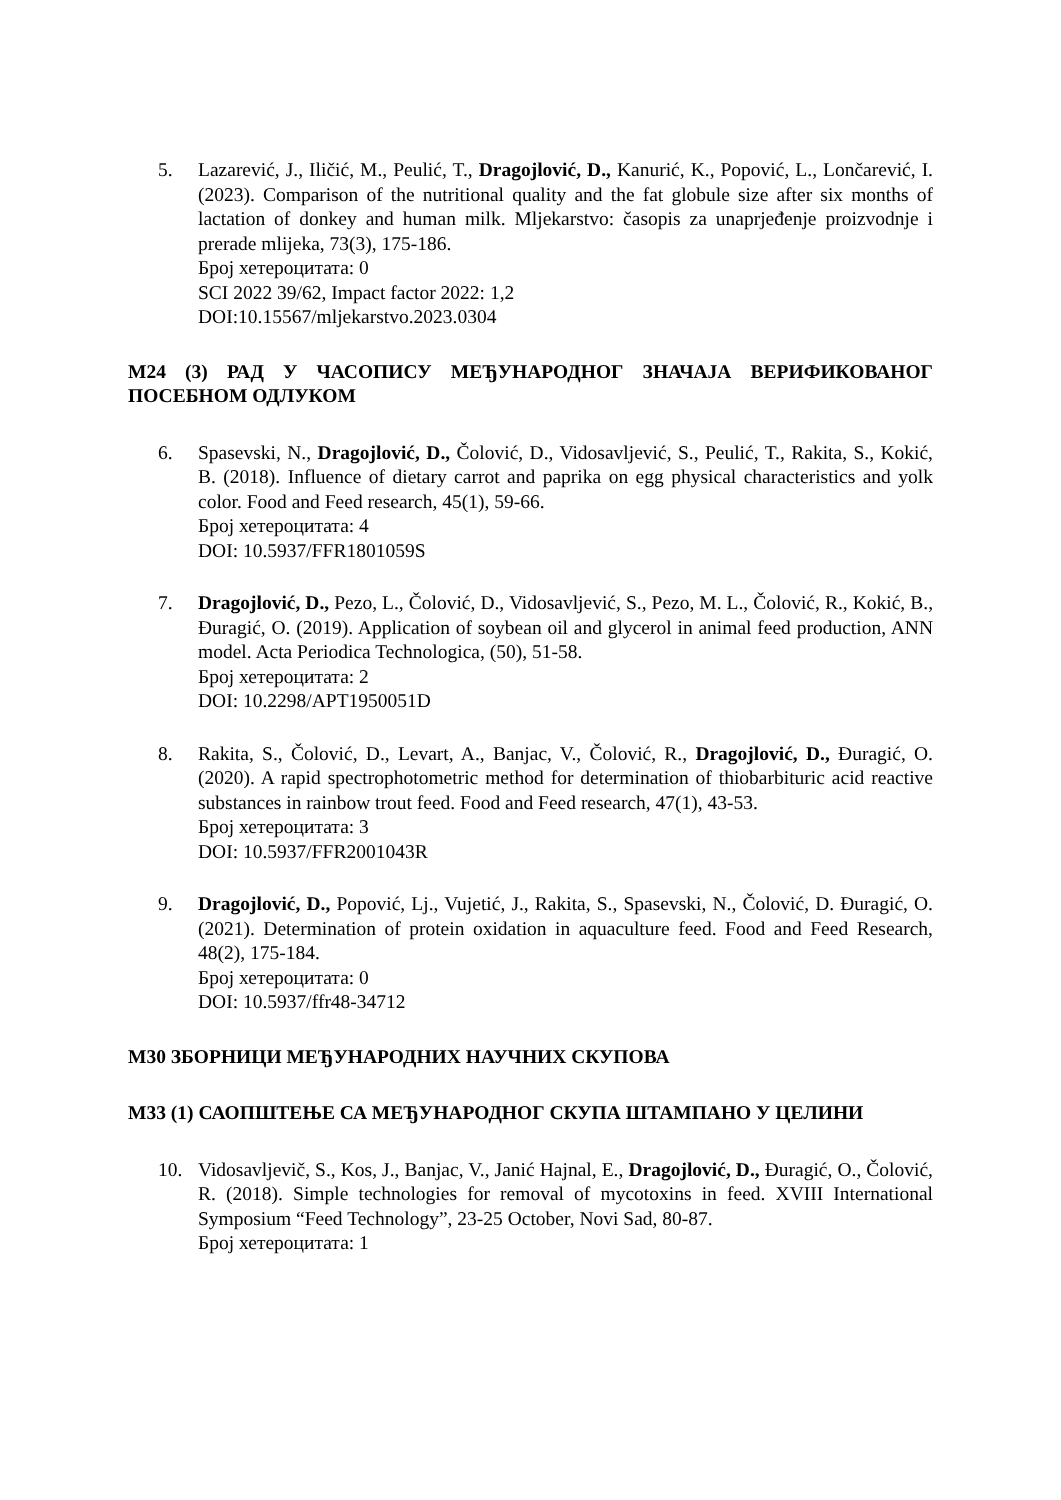5. Lazarević, J., Iličić, M., Peulić, T., Dragojlović, D., Kanurić, K., Popović, L., Lončarević, I. (2023). Comparison of the nutritional quality and the fat globule size after six months of lactation of donkey and human milk. Mljekarstvo: časopis za unaprjeđenje proizvodnje i prerade mlijeka, 73(3), 175-186.
Број хетероцитата: 0
SCI 2022 39/62, Impact factor 2022: 1,2
DOI:10.15567/mljekarstvo.2023.0304
M24 (3) РАД У ЧАСОПИСУ МЕЂУНАРОДНОГ ЗНАЧАЈА ВЕРИФИКОВАНОГ ПОСЕБНОМ ОДЛУКОМ
6. Spasevski, N., Dragojlović, D., Čolović, D., Vidosavljević, S., Peulić, T., Rakita, S., Kokić, B. (2018). Influence of dietary carrot and paprika on egg physical characteristics and yolk color. Food and Feed research, 45(1), 59-66.
Број хетероцитата: 4
DOI: 10.5937/FFR1801059S
7. Dragojlović, D., Pezo, L., Čolović, D., Vidosavljević, S., Pezo, M. L., Čolović, R., Kokić, B., Đuragić, O. (2019). Application of soybean oil and glycerol in animal feed production, ANN model. Acta Periodica Technologica, (50), 51-58.
Број хетероцитата: 2
DOI: 10.2298/APT1950051D
8. Rakita, S., Čolović, D., Levart, A., Banjac, V., Čolović, R., Dragojlović, D., Đuragić, O. (2020). A rapid spectrophotometric method for determination of thiobarbituric acid reactive substances in rainbow trout feed. Food and Feed research, 47(1), 43-53.
Број хетероцитата: 3
DOI: 10.5937/FFR2001043R
9. Dragojlović, D., Popović, Lj., Vujetić, J., Rakita, S., Spasevski, N., Čolović, D. Đuragić, O. (2021). Determination of protein oxidation in aquaculture feed. Food and Feed Research, 48(2), 175-184.
Број хетероцитата: 0
DOI: 10.5937/ffr48-34712
M30 ЗБОРНИЦИ МЕЂУНАРОДНИХ НАУЧНИХ СКУПОВА
M33 (1) САОПШТЕЊЕ СА МЕЂУНАРОДНОГ СКУПА ШТАМПАНО У ЦЕЛИНИ
10. Vidosavljevič, S., Kos, J., Banjac, V., Janić Hajnal, E., Dragojlović, D., Đuragić, O., Čolović, R. (2018). Simple technologies for removal of mycotoxins in feed. XVIII International Symposium “Feed Technology”, 23-25 October, Novi Sad, 80-87.
Број хетероцитата: 1